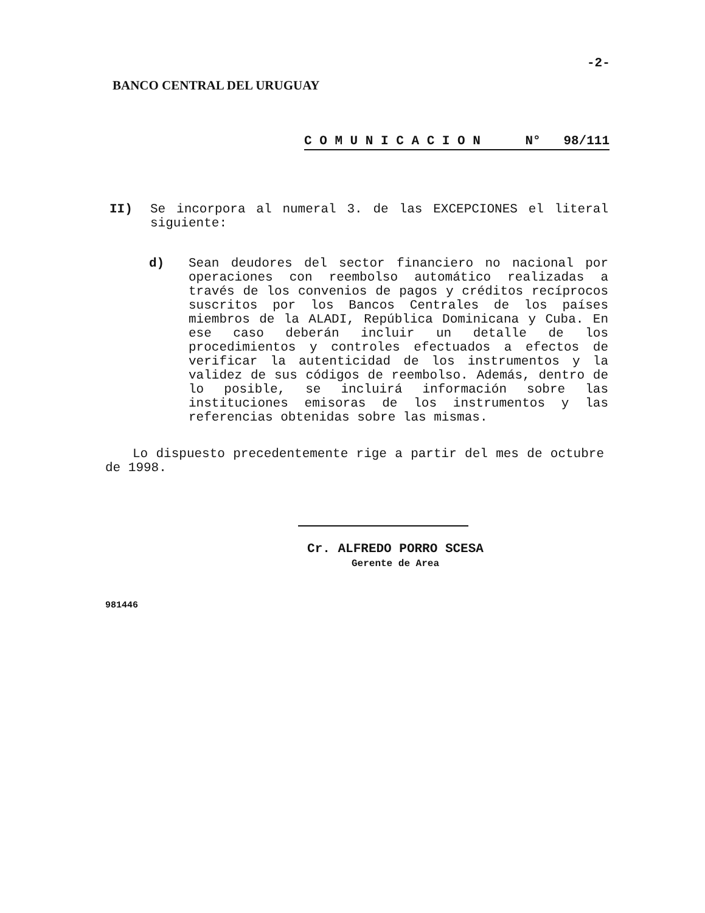-2-
BANCO CENTRAL DEL URUGUAY
C O M U N I C A C I O N N° 98/111
II) Se incorpora al numeral 3. de las EXCEPCIONES el literal siguiente:
d) Sean deudores del sector financiero no nacional por operaciones con reembolso automático realizadas a través de los convenios de pagos y créditos recíprocos suscritos por los Bancos Centrales de los países miembros de la ALADI, República Dominicana y Cuba. En ese caso deberán incluir un detalle de los procedimientos y controles efectuados a efectos de verificar la autenticidad de los instrumentos y la validez de sus códigos de reembolso. Además, dentro de lo posible, se incluirá información sobre las instituciones emisoras de los instrumentos y las referencias obtenidas sobre las mismas.
Lo dispuesto precedentemente rige a partir del mes de octubre de 1998.
Cr. ALFREDO PORRO SCESA
Gerente de Area
981446